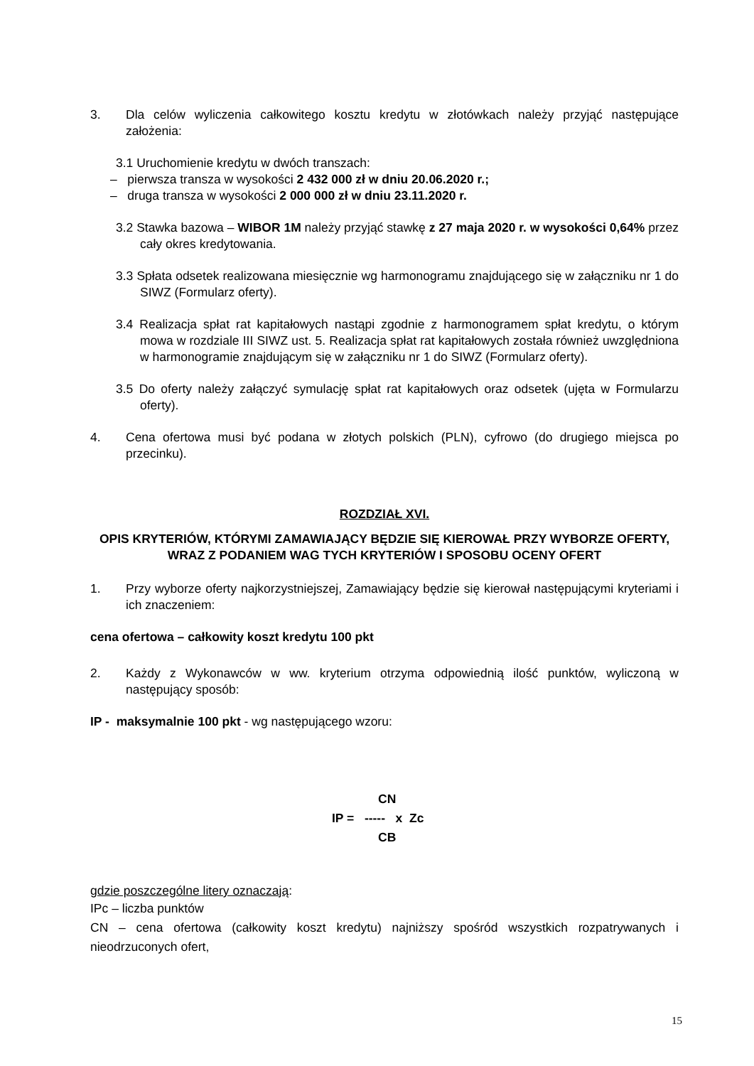3. Dla celów wyliczenia całkowitego kosztu kredytu w złotówkach należy przyjąć następujące założenia:
3.1 Uruchomienie kredytu w dwóch transzach:
– pierwsza transza w wysokości 2 432 000 zł w dniu 20.06.2020 r.;
– druga transza w wysokości 2 000 000 zł w dniu 23.11.2020 r.
3.2 Stawka bazowa – WIBOR 1M należy przyjąć stawkę z 27 maja 2020 r. w wysokości 0,64% przez cały okres kredytowania.
3.3 Spłata odsetek realizowana miesięcznie wg harmonogramu znajdującego się w załączniku nr 1 do SIWZ (Formularz oferty).
3.4 Realizacja spłat rat kapitałowych nastąpi zgodnie z harmonogramem spłat kredytu, o którym mowa w rozdziale III SIWZ ust. 5. Realizacja spłat rat kapitałowych została również uwzględniona w harmonogramie znajdującym się w załączniku nr 1 do SIWZ (Formularz oferty).
3.5 Do oferty należy załączyć symulację spłat rat kapitałowych oraz odsetek (ujęta w Formularzu oferty).
4. Cena ofertowa musi być podana w złotych polskich (PLN), cyfrowo (do drugiego miejsca po przecinku).
ROZDZIAŁ XVI.
OPIS KRYTERIÓW, KTÓRYMI ZAMAWIAJĄCY BĘDZIE SIĘ KIEROWAŁ PRZY WYBORZE OFERTY, WRAZ Z PODANIEM WAG TYCH KRYTERIÓW I SPOSOBU OCENY OFERT
1. Przy wyborze oferty najkorzystniejszej, Zamawiający będzie się kierował następującymi kryteriami i ich znaczeniem:
cena ofertowa – całkowity koszt kredytu 100 pkt
2. Każdy z Wykonawców w ww. kryterium otrzyma odpowiednią ilość punktów, wyliczoną w następujący sposób:
IP - maksymalnie 100 pkt - wg następującego wzoru:
CN
IP = ----- x Zc
CB
gdzie poszczególne litery oznaczają:
IPc – liczba punktów
CN – cena ofertowa (całkowity koszt kredytu) najniższy spośród wszystkich rozpatrywanych i nieodrzuconych ofert,
15